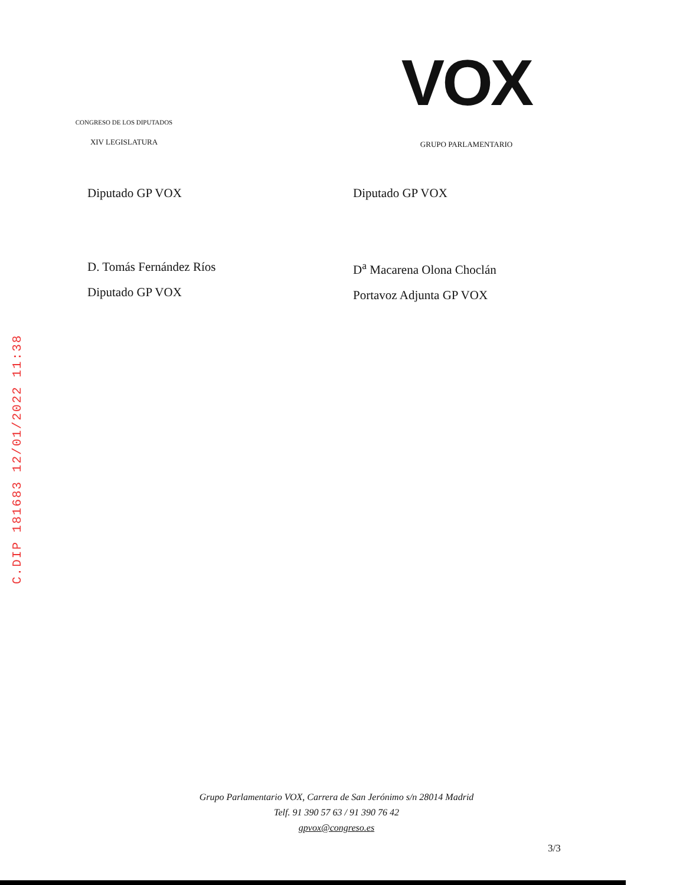CONGRESO DE LOS DIPUTADOS
XIV LEGISLATURA
VOX
GRUPO PARLAMENTARIO
Diputado GP VOX
D. Tomás Fernández Ríos
Diputado GP VOX
Diputado GP VOX
D<sup>a</sup> Macarena Olona Choclán
Portavoz Adjunta GP VOX
C.DIP 181683 12/01/2022 11:38
Grupo Parlamentario VOX, Carrera de San Jerónimo s/n 28014 Madrid
Telf. 91 390 57 63 / 91 390 76 42
gpvox@congreso.es
3/3